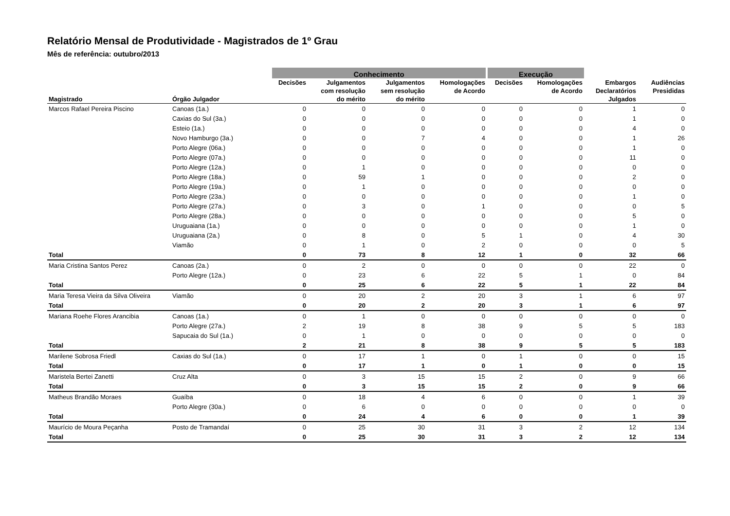Relatório Mensal de Produtividade - Magistrados de 1º Grau
Mês de referência: outubro/2013
| | | Conhecimento | | | | Execução | | | |
| --- | --- | --- | --- | --- | --- | --- | --- | --- | --- |
| Magistrado | Órgão Julgador | Decisões | Julgamentos com resolução do mérito | Julgamentos sem resolução do mérito | Homologações de Acordo | Decisões | Homologações de Acordo | Embargos Declaratórios Julgados | Audiências Presididas |
| Marcos Rafael Pereira Piscino | Canoas (1a.) | 0 | 0 | 0 | 0 | 0 | 0 | 1 | 0 |
| | Caxias do Sul (3a.) | 0 | 0 | 0 | 0 | 0 | 0 | 1 | 0 |
| | Esteio (1a.) | 0 | 0 | 0 | 0 | 0 | 0 | 4 | 0 |
| | Novo Hamburgo (3a.) | 0 | 0 | 7 | 4 | 0 | 0 | 1 | 26 |
| | Porto Alegre (06a.) | 0 | 0 | 0 | 0 | 0 | 0 | 1 | 0 |
| | Porto Alegre (07a.) | 0 | 0 | 0 | 0 | 0 | 0 | 11 | 0 |
| | Porto Alegre (12a.) | 0 | 1 | 0 | 0 | 0 | 0 | 0 | 0 |
| | Porto Alegre (18a.) | 0 | 59 | 1 | 0 | 0 | 0 | 2 | 0 |
| | Porto Alegre (19a.) | 0 | 1 | 0 | 0 | 0 | 0 | 0 | 0 |
| | Porto Alegre (23a.) | 0 | 0 | 0 | 0 | 0 | 0 | 1 | 0 |
| | Porto Alegre (27a.) | 0 | 3 | 0 | 1 | 0 | 0 | 0 | 5 |
| | Porto Alegre (28a.) | 0 | 0 | 0 | 0 | 0 | 0 | 5 | 0 |
| | Uruguaiana (1a.) | 0 | 0 | 0 | 0 | 0 | 0 | 1 | 0 |
| | Uruguaiana (2a.) | 0 | 8 | 0 | 5 | 1 | 0 | 4 | 30 |
| | Viamão | 0 | 1 | 0 | 2 | 0 | 0 | 0 | 5 |
| Total | | 0 | 73 | 8 | 12 | 1 | 0 | 32 | 66 |
| Maria Cristina Santos Perez | Canoas (2a.) | 0 | 2 | 0 | 0 | 0 | 0 | 22 | 0 |
| | Porto Alegre (12a.) | 0 | 23 | 6 | 22 | 5 | 1 | 0 | 84 |
| Total | | 0 | 25 | 6 | 22 | 5 | 1 | 22 | 84 |
| Maria Teresa Vieira da Silva Oliveira | Viamão | 0 | 20 | 2 | 20 | 3 | 1 | 6 | 97 |
| Total | | 0 | 20 | 2 | 20 | 3 | 1 | 6 | 97 |
| Mariana Roehe Flores Arancibia | Canoas (1a.) | 0 | 1 | 0 | 0 | 0 | 0 | 0 | 0 |
| | Porto Alegre (27a.) | 2 | 19 | 8 | 38 | 9 | 5 | 5 | 183 |
| | Sapucaia do Sul (1a.) | 0 | 1 | 0 | 0 | 0 | 0 | 0 | 0 |
| Total | | 2 | 21 | 8 | 38 | 9 | 5 | 5 | 183 |
| Marilene Sobrosa Friedl | Caxias do Sul (1a.) | 0 | 17 | 1 | 0 | 1 | 0 | 0 | 15 |
| Total | | 0 | 17 | 1 | 0 | 1 | 0 | 0 | 15 |
| Maristela Bertei Zanetti | Cruz Alta | 0 | 3 | 15 | 15 | 2 | 0 | 9 | 66 |
| Total | | 0 | 3 | 15 | 15 | 2 | 0 | 9 | 66 |
| Matheus Brandão Moraes | Guaíba | 0 | 18 | 4 | 6 | 0 | 0 | 1 | 39 |
| | Porto Alegre (30a.) | 0 | 6 | 0 | 0 | 0 | 0 | 0 | 0 |
| Total | | 0 | 24 | 4 | 6 | 0 | 0 | 1 | 39 |
| Maurício de Moura Peçanha | Posto de Tramandaí | 0 | 25 | 30 | 31 | 3 | 2 | 12 | 134 |
| Total | | 0 | 25 | 30 | 31 | 3 | 2 | 12 | 134 |